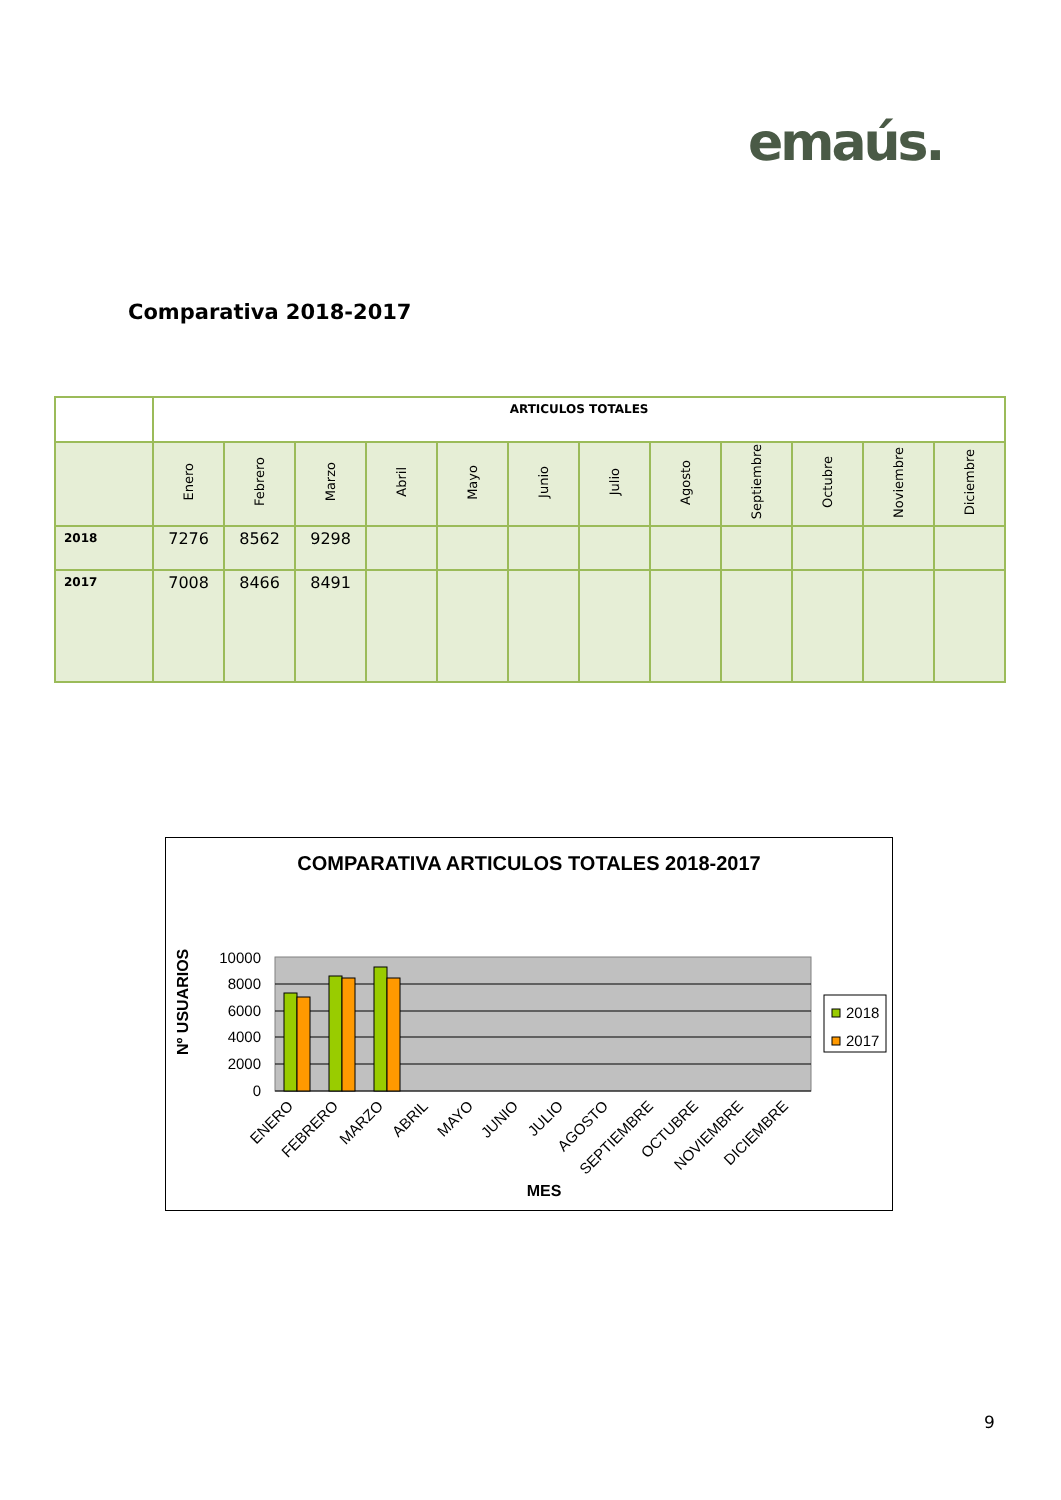emaús.
Comparativa 2018-2017
| | ARTICULOS TOTALES | | | | | | | | | | | |
| --- | --- | --- | --- | --- | --- | --- | --- | --- | --- | --- | --- | --- |
| | Enero | Febrero | Marzo | Abril | Mayo | Junio | Julio | Agosto | Septiembre | Octubre | Noviembre | Diciembre |
| 2018 | 7276 | 8562 | 9298 | | | | | | | | | |
| 2017 | 7008 | 8466 | 8491 | | | | | | | | | |
COMPARATIVA ARTICULOS TOTALES 2018-2017
10000
8000
6000
4000
2000
0
Nº USUARIOS
ENERO
FEBRERO
MARZO
ABRIL
MAYO
JUNIO
JULIO
AGOSTO
SEPTIEMBRE
OCTUBRE
NOVIEMBRE
DICIEMBRE
2018
2017
MES
9